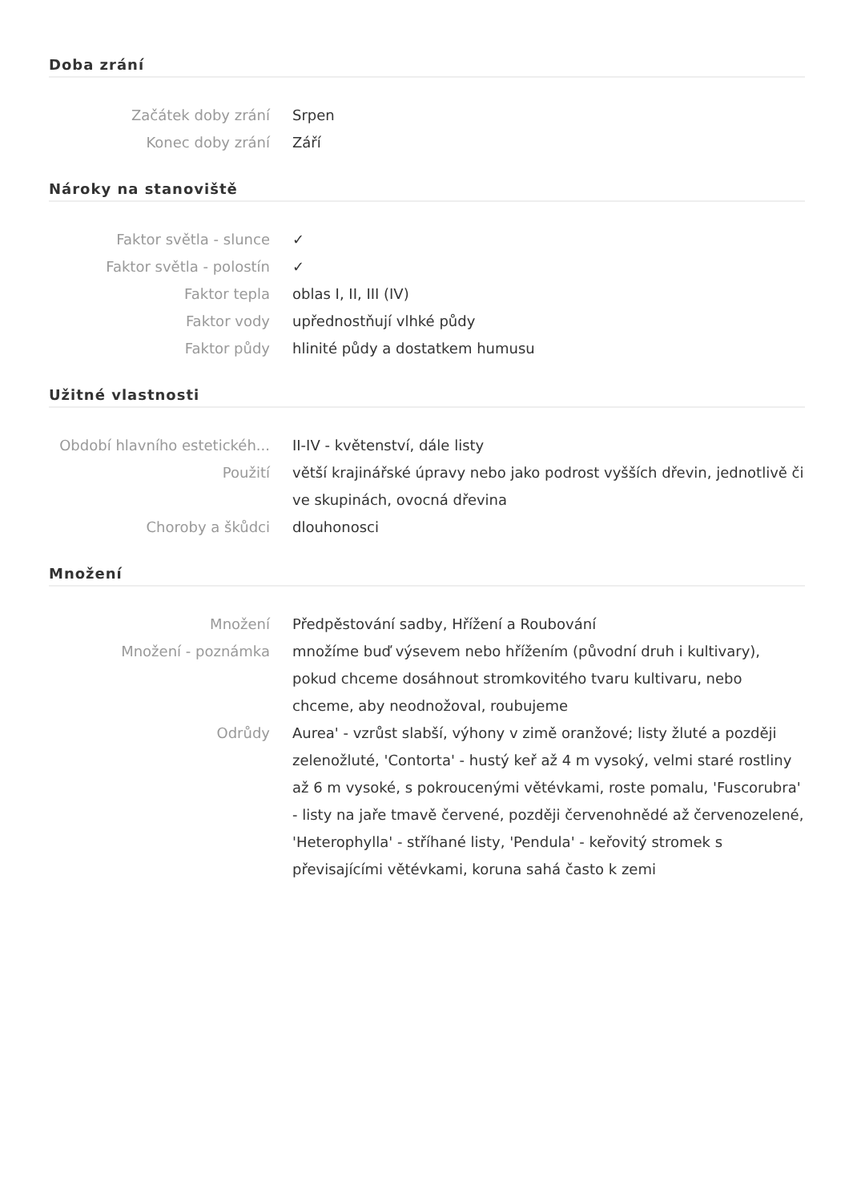Doba zrání
| Začátek doby zrání | Srpen |
| Konec doby zrání | Září |
Nároky na stanoviště
| Faktor světla - slunce | ✓ |
| Faktor světla - polostín | ✓ |
| Faktor tepla | oblas I, II, III (IV) |
| Faktor vody | upřednostňují vlhké půdy |
| Faktor půdy | hlinité půdy a dostatkem humusu |
Užitné vlastnosti
| Období hlavního estetickéh... | II-IV - květenství, dále listy |
| Použití | větší krajinářské úpravy nebo jako podrost vyšších dřevin, jednotlivě či ve skupinách, ovocná dřevina |
| Choroby a škůdci | dlouhonosci |
Množení
| Množení | Předpěstování sadby, Hřížení a Roubování |
| Množení - poznámka | množíme buď výsevem nebo hřížením (původní druh i kultivary), pokud chceme dosáhnout stromkovitého tvaru kultivaru, nebo chceme, aby neodnožoval, roubujeme |
| Odrůdy | Aurea' - vzrůst slabší, výhony v zimě oranžové; listy žluté a později zelenožluté, 'Contorta' - hustý keř až 4 m vysoký, velmi staré rostliny až 6 m vysoké, s pokroucenými větévkami, roste pomalu, 'Fuscorubra' - listy na jaře tmavě červené, později červenohnědé až červenozelené, 'Heterophylla' - stříhané listy, 'Pendula' - keřovitý stromek s převisajícími větévkami, koruna sahá často k zemi |